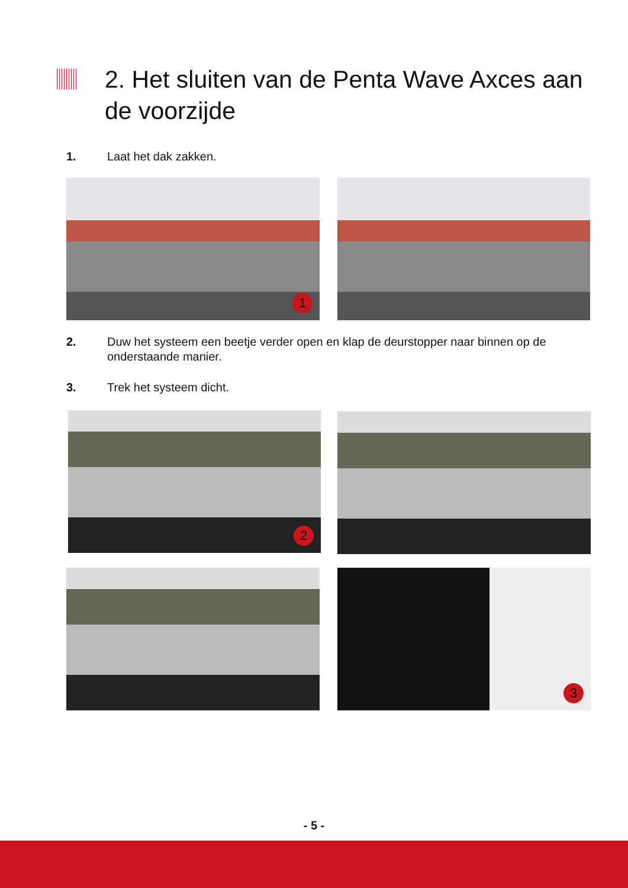2. Het sluiten van de Penta Wave Axces aan de voorzijde
1. Laat het dak zakken.
1
2. Duw het systeem een beetje verder open en klap de deurstopper naar binnen op de onderstaande manier.
3. Trek het systeem dicht.
2
3
- 5 -